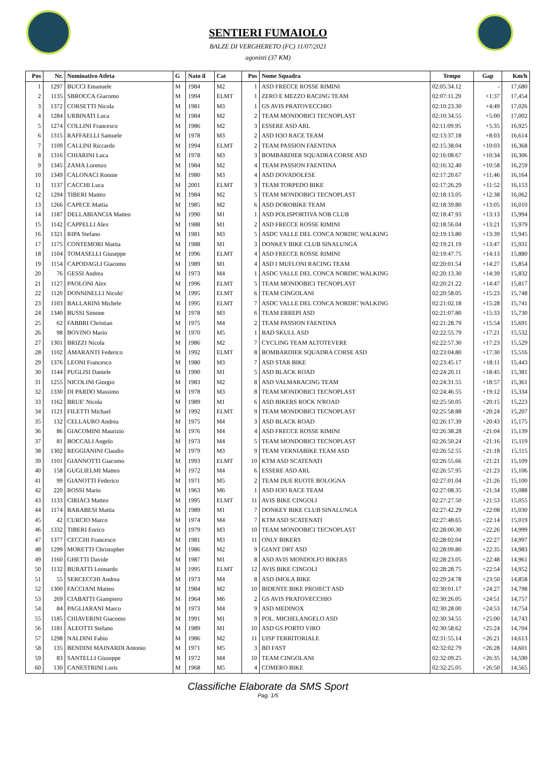SENTIERI FUMAIOLO
BALZE DI VERGHERETO (FC) 11/07/2021
agonisti (37 KM)
| Pos | Nr. | Nominativo Atleta | G | Nato il | Cat | Pos | Nome Squadra | Tempo | Gap | Km/h |
| --- | --- | --- | --- | --- | --- | --- | --- | --- | --- | --- |
| 1 | 1297 | BUCCI Emanuele | M | 1984 | M2 | 1 | ASD FRECCE ROSSE RIMINI | 02:05:34.12 | - | 17,680 |
| 2 | 1135 | SBROCCA Giacomo | M | 1994 | ELMT | 1 | ZERO E MEZZO RACING TEAM | 02:07:11.29 | +1:37 | 17,454 |
| 3 | 1372 | CORSETTI Nicola | M | 1981 | M3 | 1 | GS AVIS PRATOVECCHIO | 02:10:23.30 | +4:49 | 17,026 |
| 4 | 1284 | URBINATI Luca | M | 1984 | M2 | 2 | TEAM MONDOBICI TECNOPLAST | 02:10:34.55 | +5:00 | 17,002 |
| 5 | 1274 | COLLINI Francesco | M | 1986 | M2 | 3 | ESSERE ASD ARL | 02:11:09.95 | +5:35 | 16,925 |
| 6 | 1315 | RAFFAELLI Samuele | M | 1978 | M3 | 2 | ASD H3O RACE TEAM | 02:13:37.18 | +8:03 | 16,614 |
| 7 | 1109 | CALLINI Riccardo | M | 1994 | ELMT | 2 | TEAM PASSION FAENTINA | 02:15:38.04 | +10:03 | 16,368 |
| 8 | 1316 | CHIARINI Luca | M | 1978 | M3 | 3 | BOMBARDIER SQUADRA CORSE ASD | 02:16:08.67 | +10:34 | 16,306 |
| 9 | 1345 | ZAMA Lorenzo | M | 1984 | M2 | 4 | TEAM PASSION FAENTINA | 02:16:32.40 | +10:58 | 16,259 |
| 10 | 1349 | CALONACI Ronnie | M | 1980 | M3 | 4 | ASD DOVADOLESE | 02:17:20.67 | +11:46 | 16,164 |
| 11 | 1137 | CACCHI Luca | M | 2001 | ELMT | 3 | TEAM TORPEDO BIKE | 02:17:26.29 | +11:52 | 16,153 |
| 12 | 1294 | TIBERI Matteo | M | 1984 | M2 | 5 | TEAM MONDOBICI TECNOPLAST | 02:18:13.05 | +12:38 | 16,062 |
| 13 | 1266 | CAPECE Mattia | M | 1985 | M2 | 6 | ASD DOROBIKE TEAM | 02:18:39.80 | +13:05 | 16,010 |
| 14 | 1187 | DELLABIANCIA Matteo | M | 1990 | M1 | 1 | ASD POLISPORTIVA NOB CLUB | 02:18:47.93 | +13:13 | 15,994 |
| 15 | 1142 | CAPPELLI Alex | M | 1988 | M1 | 2 | ASD FRECCE ROSSE RIMINI | 02:18:56.04 | +13:21 | 15,979 |
| 16 | 1321 | RIPA Stefano | M | 1981 | M3 | 5 | ASDC VALLE DEL CONCA NORDIC WALKING | 02:19:13.80 | +13:39 | 15,945 |
| 17 | 1175 | CONTEMORI Mattia | M | 1988 | M1 | 3 | DONKEY BIKE CLUB SINALUNGA | 02:19:21.19 | +13:47 | 15,931 |
| 18 | 1104 | TOMASELLI Giuseppe | M | 1996 | ELMT | 4 | ASD FRECCE ROSSE RIMINI | 02:19:47.75 | +14:13 | 15,880 |
| 19 | 1154 | CAPODAGLI Giacomo | M | 1989 | M1 | 4 | ASD I MUFLONI RACING TEAM | 02:20:01.54 | +14:27 | 15,854 |
| 20 | 76 | GESSI Andrea | M | 1973 | M4 | 1 | ASDC VALLE DEL CONCA NORDIC WALKING | 02:20:13.30 | +14:39 | 15,832 |
| 21 | 1127 | PAOLONI Alex | M | 1996 | ELMT | 5 | TEAM MONDOBICI TECNOPLAST | 02:20:21.22 | +14:47 | 15,817 |
| 22 | 1120 | DONNINELLI Nicolo' | M | 1995 | ELMT | 6 | TEAM CINGOLANI | 02:20:58.05 | +15:23 | 15,748 |
| 23 | 1103 | BALLARINI Michele | M | 1995 | ELMT | 7 | ASDC VALLE DEL CONCA NORDIC WALKING | 02:21:02.18 | +15:28 | 15,741 |
| 24 | 1340 | BUSSI Simone | M | 1978 | M3 | 6 | TEAM ERREPI ASD | 02:21:07.80 | +15:33 | 15,730 |
| 25 | 62 | FABBRI Christian | M | 1975 | M4 | 2 | TEAM PASSION FAENTINA | 02:21:28.79 | +15:54 | 15,691 |
| 26 | 98 | BOVINO Mario | M | 1970 | M5 | 1 | BAD SKULL ASD | 02:22:55.79 | +17:21 | 15,532 |
| 27 | 1301 | BRIZZI Nicola | M | 1986 | M2 | 7 | CYCLING TEAM ALTOTEVERE | 02:22:57.30 | +17:23 | 15,529 |
| 28 | 1102 | AMARANTI Federico | M | 1992 | ELMT | 8 | BOMBARDIER SQUADRA CORSE ASD | 02:23:04.80 | +17:30 | 15,516 |
| 29 | 1376 | LEONI Francesco | M | 1980 | M3 | 7 | ASD STAR BIKE | 02:23:45.17 | +18:11 | 15,443 |
| 30 | 1144 | PUGLISI Daniele | M | 1990 | M1 | 5 | ASD BLACK ROAD | 02:24:20.11 | +18:45 | 15,381 |
| 31 | 1255 | NICOLINI Giorgio | M | 1983 | M2 | 8 | ASD VALMARACING TEAM | 02:24:31.55 | +18:57 | 15,361 |
| 32 | 1330 | DI PARDO Massimo | M | 1978 | M3 | 8 | TEAM MONDOBICI TECNOPLAST | 02:24:46.55 | +19:12 | 15,334 |
| 33 | 1162 | BRUE' Nicola | M | 1989 | M1 | 6 | ASD BIKERS ROCK N'ROAD | 02:25:50.05 | +20:15 | 15,223 |
| 34 | 1121 | FILETTI Michael | M | 1992 | ELMT | 9 | TEAM MONDOBICI TECNOPLAST | 02:25:58.88 | +20:24 | 15,207 |
| 35 | 132 | CELLAURO Andrea | M | 1975 | M4 | 3 | ASD BLACK ROAD | 02:26:17.39 | +20:43 | 15,175 |
| 36 | 86 | GIACOMINI Maurizio | M | 1976 | M4 | 4 | ASD FRECCE ROSSE RIMINI | 02:26:38.28 | +21:04 | 15,139 |
| 37 | 81 | BOCCALI Angelo | M | 1973 | M4 | 5 | TEAM MONDOBICI TECNOPLAST | 02:26:50.24 | +21:16 | 15,119 |
| 38 | 1302 | REGGIANINI Claudio | M | 1979 | M3 | 9 | TEAM VERNIABIKE TEAM ASD | 02:26:52.55 | +21:18 | 15,115 |
| 39 | 1101 | GIANNOTTI Giacomo | M | 1993 | ELMT | 10 | KTM ASD SCATENATI | 02:26:55.66 | +21:21 | 15,109 |
| 40 | 158 | GUGLIELMI Matteo | M | 1972 | M4 | 6 | ESSERE ASD ARL | 02:26:57.95 | +21:23 | 15,106 |
| 41 | 99 | GIANOTTI Federico | M | 1971 | M5 | 2 | TEAM DUE RUOTE BOLOGNA | 02:27:01.04 | +21:26 | 15,100 |
| 42 | 220 | ROSSI Mario | M | 1963 | M6 | 1 | ASD H3O RACE TEAM | 02:27:08.35 | +21:34 | 15,088 |
| 43 | 1133 | CIRIACI Matteo | M | 1995 | ELMT | 11 | AVIS BIKE CINGOLI | 02:27:27.50 | +21:53 | 15,055 |
| 44 | 1174 | BARABESI Mattia | M | 1989 | M1 | 7 | DONKEY BIKE CLUB SINALUNGA | 02:27:42.29 | +22:08 | 15,030 |
| 45 | 42 | CURCIO Marco | M | 1974 | M4 | 7 | KTM ASD SCATENATI | 02:27:48.65 | +22:14 | 15,019 |
| 46 | 1332 | TIBERI Enrico | M | 1979 | M3 | 10 | TEAM MONDOBICI TECNOPLAST | 02:28:00.30 | +22:26 | 14,999 |
| 47 | 1377 | CECCHI Francesco | M | 1981 | M3 | 11 | ONLY BIKERS | 02:28:02.04 | +22:27 | 14,997 |
| 48 | 1299 | MORETTI Christopher | M | 1986 | M2 | 9 | GIANT DRT ASD | 02:28:09.80 | +22:35 | 14,983 |
| 49 | 1160 | GHETTI Davide | M | 1987 | M1 | 8 | ASD AVIS MONDOLFO BIKERS | 02:28:23.05 | +22:48 | 14,961 |
| 50 | 1132 | BURATTI Leonardo | M | 1995 | ELMT | 12 | AVIS BIKE CINGOLI | 02:28:28.75 | +22:54 | 14,952 |
| 51 | 55 | SERCECCHI Andrea | M | 1973 | M4 | 8 | ASD IMOLA BIKE | 02:29:24.78 | +23:50 | 14,858 |
| 52 | 1300 | FACCIANI Matteo | M | 1984 | M2 | 10 | BIDENTE BIKE PROJECT ASD | 02:30:01.17 | +24:27 | 14,798 |
| 53 | 269 | CIABATTI Giampiero | M | 1964 | M6 | 2 | GS AVIS PRATOVECCHIO | 02:30:26.05 | +24:51 | 14,757 |
| 54 | 84 | PAGLIARANI Marco | M | 1973 | M4 | 9 | ASD MEDINOX | 02:30:28.00 | +24:53 | 14,754 |
| 55 | 1185 | CHIAVERINI Giacomo | M | 1991 | M1 | 9 | POL. MICHELANGELO ASD | 02:30:34.55 | +25:00 | 14,743 |
| 56 | 1181 | ALEOTTI Stefano | M | 1989 | M1 | 10 | ASD GS PORTO VIRO | 02:30:58.62 | +25:24 | 14,704 |
| 57 | 1298 | NALDINI Fabio | M | 1986 | M2 | 11 | UISP TERRITORIALE | 02:31:55.14 | +26:21 | 14,613 |
| 58 | 135 | BENDINI MAINARDI Antonio | M | 1971 | M5 | 3 | BD FAST | 02:32:02.79 | +26:28 | 14,601 |
| 59 | 83 | SANTELLI Giuseppe | M | 1972 | M4 | 10 | TEAM CINGOLANI | 02:32:09.25 | +26:35 | 14,590 |
| 60 | 130 | CANESTRINI Loris | M | 1968 | M5 | 4 | COMERO BIKE | 02:32:25.05 | +26:50 | 14,565 |
Classifiche Elaborate da SMS Sport
Pag. 1/5